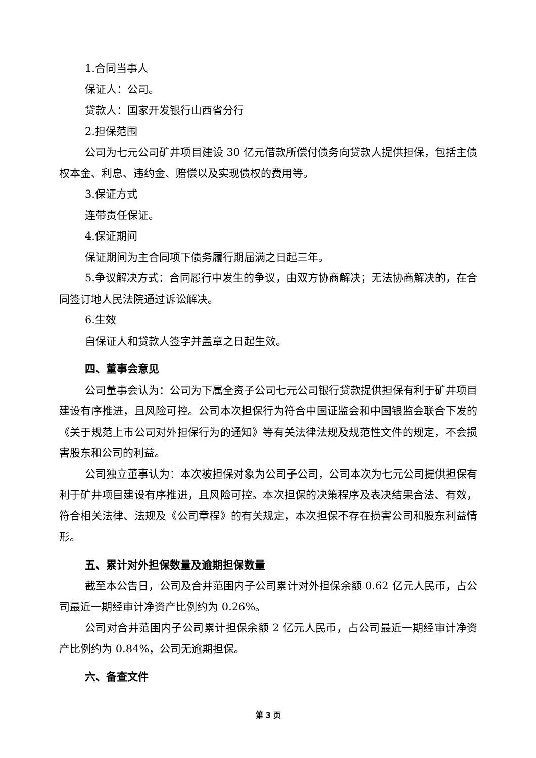1.合同当事人
保证人：公司。
贷款人：国家开发银行山西省分行
2.担保范围
公司为七元公司矿井项目建设 30 亿元借款所偿付债务向贷款人提供担保，包括主债权本金、利息、违约金、赔偿以及实现债权的费用等。
3.保证方式
连带责任保证。
4.保证期间
保证期间为主合同项下债务履行期届满之日起三年。
5.争议解决方式：合同履行中发生的争议，由双方协商解决；无法协商解决的，在合同签订地人民法院通过诉讼解决。
6.生效
自保证人和贷款人签字并盖章之日起生效。
四、董事会意见
公司董事会认为：公司为下属全资子公司七元公司银行贷款提供担保有利于矿井项目建设有序推进，且风险可控。公司本次担保行为符合中国证监会和中国银监会联合下发的《关于规范上市公司对外担保行为的通知》等有关法律法规及规范性文件的规定，不会损害股东和公司的利益。
公司独立董事认为：本次被担保对象为公司子公司，公司本次为七元公司提供担保有利于矿井项目建设有序推进，且风险可控。本次担保的决策程序及表决结果合法、有效，符合相关法律、法规及《公司章程》的有关规定，本次担保不存在损害公司和股东利益情形。
五、累计对外担保数量及逾期担保数量
截至本公告日，公司及合并范围内子公司累计对外担保余额 0.62 亿元人民币，占公司最近一期经审计净资产比例约为 0.26%。
公司对合并范围内子公司累计担保余额 2 亿元人民币，占公司最近一期经审计净资产比例约为 0.84%，公司无逾期担保。
六、备查文件
第 3 页